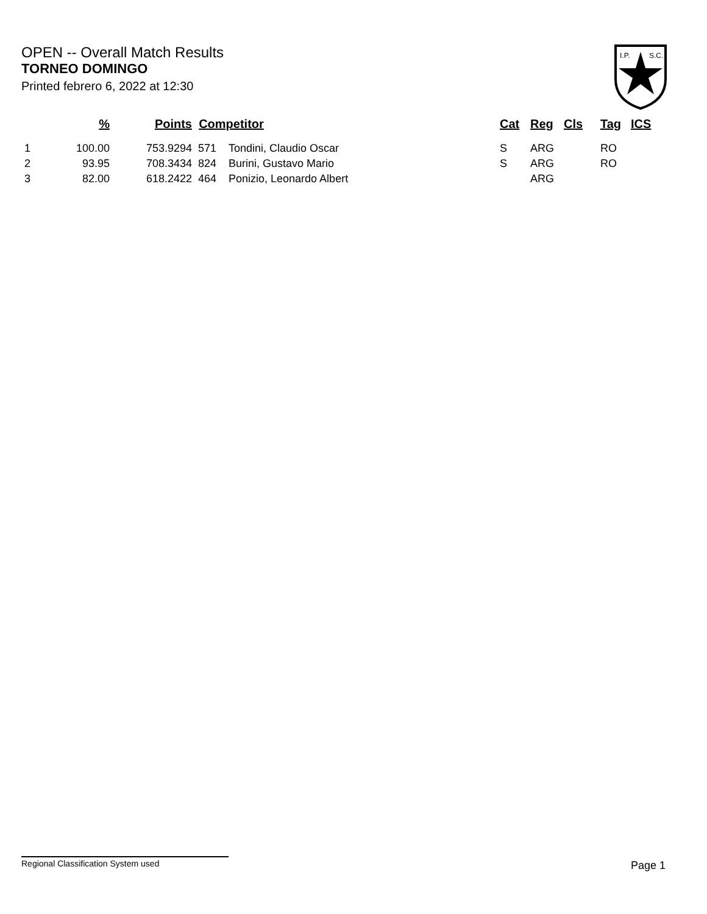OPEN -- Overall Match Results
TORNEO DOMINGO
Printed febrero 6, 2022 at 12:30
I.P.
S.C.
| | % | Points | Competitor | | Cat | Reg | Cls | Tag | ICS |
| --- | --- | --- | --- | --- | --- | --- | --- | --- | --- |
| 1 | 100.00 | 753.9294 | 571 | Tondini, Claudio Oscar | S | ARG | | RO | |
| 2 | 93.95 | 708.3434 | 824 | Burini, Gustavo Mario | S | ARG | | RO | |
| 3 | 82.00 | 618.2422 | 464 | Ponizio, Leonardo Albert | | ARG | | | |
Regional Classification System used Page 1